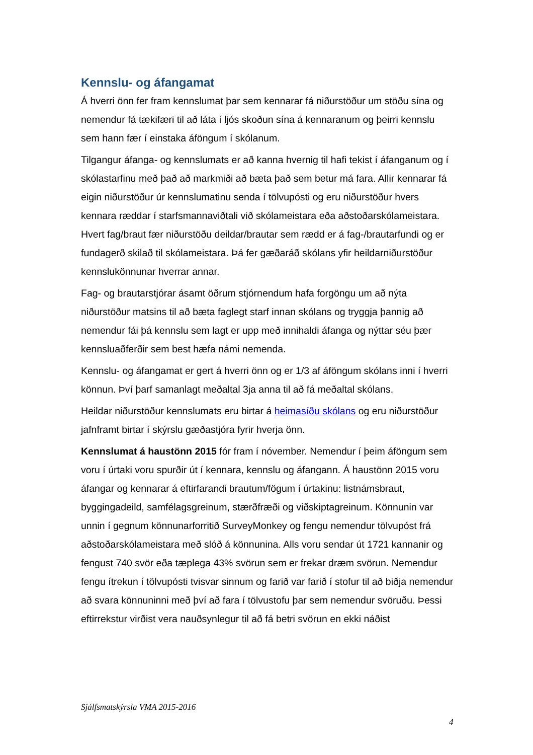Kennslu- og áfangamat
Á hverri önn fer fram kennslumat þar sem kennarar fá niðurstöður um stöðu sína og nemendur fá tækifæri til að láta í ljós skoðun sína á kennaranum og þeirri kennslu sem hann fær í einstaka áföngum í skólanum.
Tilgangur áfanga- og kennslumats er að kanna hvernig til hafi tekist í áfanganum og í skólastarfinu með það að markmiði að bæta það sem betur má fara. Allir kennarar fá eigin niðurstöður úr kennslumatinu senda í tölvupósti og eru niðurstöður hvers kennara ræddar í starfsmannaviðtali við skólameistara eða aðstoðarskólameistara. Hvert fag/braut fær niðurstöðu deildar/brautar sem rædd er á fag-/brautarfundi og er fundagerð skilað til skólameistara. Þá fer gæðaráð skólans yfir heildarniðurstöður kennslukönnunar hverrar annar.
Fag- og brautarstjórar ásamt öðrum stjórnendum hafa forgöngu um að nýta niðurstöður matsins til að bæta faglegt starf innan skólans og tryggja þannig að nemendur fái þá kennslu sem lagt er upp með innihaldi áfanga og nýttar séu þær kennsluaðferðir sem best hæfa námi nemenda.
Kennslu- og áfangamat er gert á hverri önn og er 1/3 af áföngum skólans inni í hverri könnun. Því þarf samanlagt meðaltal 3ja anna til að fá meðaltal skólans.
Heildar niðurstöður kennslumats eru birtar á heimasíðu skólans og eru niðurstöður jafnframt birtar í skýrslu gæðastjóra fyrir hverja önn.
Kennslumat á haustönn 2015 fór fram í nóvember. Nemendur í þeim áföngum sem voru í úrtaki voru spurðir út í kennara, kennslu og áfangann. Á haustönn 2015 voru áfangar og kennarar á eftirfarandi brautum/fögum í úrtakinu: listnámsbraut, byggingadeild, samfélagsgreinum, stærðfræði og viðskiptagreinum. Könnunin var unnin í gegnum könnunarforritið SurveyMonkey og fengu nemendur tölvupóst frá aðstoðarskólameistara með slóð á könnunina. Alls voru sendar út 1721 kannanir og fengust 740 svör eða tæplega 43% svörun sem er frekar dræm svörun. Nemendur fengu ítrekun í tölvupósti tvisvar sinnum og farið var farið í stofur til að biðja nemendur að svara könnuninni með því að fara í tölvustofu þar sem nemendur svöruðu. Þessi eftirrekstur virðist vera nauðsynlegur til að fá betri svörun en ekki náðist
Sjálfsmatskýrsla VMA 2015-2016
4